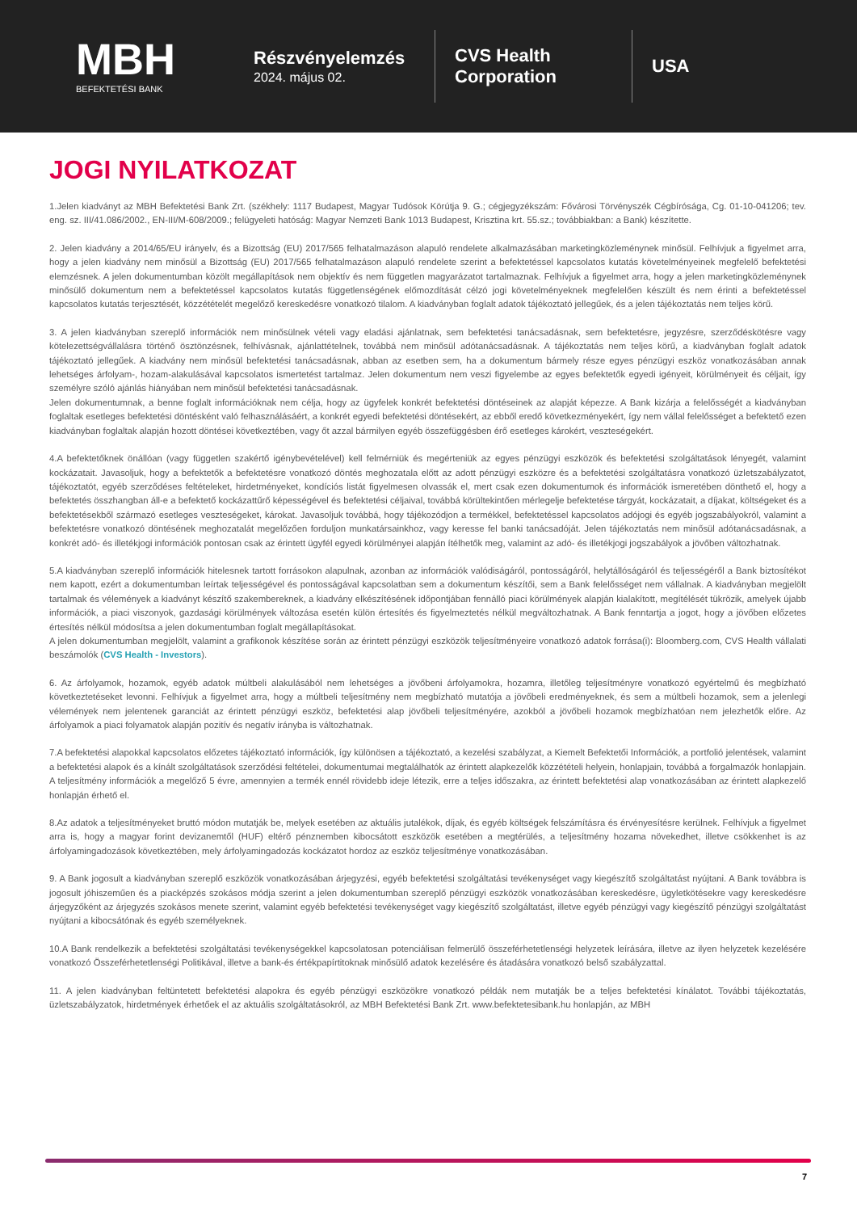MBH
BEFEKTETÉSI BANK
Részvényelemzés
2024. május 02.
CVS Health Corporation
USA
JOGI NYILATKOZAT
1.Jelen kiadványt az MBH Befektetési Bank Zrt. (székhely: 1117 Budapest, Magyar Tudósok Körútja 9. G.; cégjegyzékszám: Fővárosi Törvényszék Cégbírósága, Cg. 01-10-041206; tev. eng. sz. III/41.086/2002., EN-III/M-608/2009.; felügyeleti hatóság: Magyar Nemzeti Bank 1013 Budapest, Krisztina krt. 55.sz.; továbbiakban: a Bank) készítette.
2. Jelen kiadvány a 2014/65/EU irányelv, és a Bizottság (EU) 2017/565 felhatalmazáson alapuló rendelete alkalmazásában marketingközleménynek minősül. Felhívjuk a figyelmet arra, hogy a jelen kiadvány nem minősül a Bizottság (EU) 2017/565 felhatalmazáson alapuló rendelete szerint a befektetéssel kapcsolatos kutatás követelményeinek megfelelő befektetési elemzésnek. A jelen dokumentumban közölt megállapítások nem objektív és nem független magyarázatot tartalmaznak. Felhívjuk a figyelmet arra, hogy a jelen marketingközleménynek minősülő dokumentum nem a befektetéssel kapcsolatos kutatás függetlenségének előmozdítását célzó jogi követelményeknek megfelelően készült és nem érinti a befektetéssel kapcsolatos kutatás terjesztését, közzétételét megelőző kereskedésre vonatkozó tilalom. A kiadványban foglalt adatok tájékoztató jellegűek, és a jelen tájékoztatás nem teljes körű.
3. A jelen kiadványban szereplő információk nem minősülnek vételi vagy eladási ajánlatnak, sem befektetési tanácsadásnak, sem befektetésre, jegyzésre, szerződéskötésre vagy kötelezettségvállalásra történő ösztönzésnek, felhívásnak, ajánlattételnek, továbbá nem minősül adótanácsadásnak. A tájékoztatás nem teljes körű, a kiadványban foglalt adatok tájékoztató jellegűek. A kiadvány nem minősül befektetési tanácsadásnak, abban az esetben sem, ha a dokumentum bármely része egyes pénzügyi eszköz vonatkozásában annak lehetséges árfolyam-, hozam-alakulásával kapcsolatos ismertetést tartalmaz. Jelen dokumentum nem veszi figyelembe az egyes befektetők egyedi igényeit, körülményeit és céljait, így személyre szóló ajánlás hiányában nem minősül befektetési tanácsadásnak.
Jelen dokumentumnak, a benne foglalt információknak nem célja, hogy az ügyfelek konkrét befektetési döntéseinek az alapját képezze. A Bank kizárja a felelősségét a kiadványban foglaltak esetleges befektetési döntésként való felhasználásáért, a konkrét egyedi befektetési döntésekért, az ebből eredő következményekért, így nem vállal felelősséget a befektető ezen kiadványban foglaltak alapján hozott döntései következtében, vagy őt azzal bármilyen egyéb összefüggésben érő esetleges károkért, veszteségekért.
4.A befektetőknek önállóan (vagy független szakértő igénybevételével) kell felmérniük és megérteniük az egyes pénzügyi eszközök és befektetési szolgáltatások lényegét, valamint kockázatait. Javasoljuk, hogy a befektetők a befektetésre vonatkozó döntés meghozatala előtt az adott pénzügyi eszközre és a befektetési szolgáltatásra vonatkozó üzletszabályzatot, tájékoztatót, egyéb szerződéses feltételeket, hirdetményeket, kondíciós listát figyelmesen olvassák el, mert csak ezen dokumentumok és információk ismeretében dönthető el, hogy a befektetés összhangban áll-e a befektető kockázattűrő képességével és befektetési céljaival, továbbá körültekintően mérlegelje befektetése tárgyát, kockázatait, a díjakat, költségeket és a befektetésekből származó esetleges veszteségeket, károkat. Javasoljuk továbbá, hogy tájékozódjon a termékkel, befektetéssel kapcsolatos adójogi és egyéb jogszabályokról, valamint a befektetésre vonatkozó döntésének meghozatalát megelőzően forduljon munkatársainkhoz, vagy keresse fel banki tanácsadóját. Jelen tájékoztatás nem minősül adótanácsadásnak, a konkrét adó- és illetékjogi információk pontosan csak az érintett ügyfél egyedi körülményei alapján ítélhetők meg, valamint az adó- és illetékjogi jogszabályok a jövőben változhatnak.
5.A kiadványban szereplő információk hitelesnek tartott forrásokon alapulnak, azonban az információk valódiságáról, pontosságáról, helytállóságáról és teljességéről a Bank biztosítékot nem kapott, ezért a dokumentumban leírtak teljességével és pontosságával kapcsolatban sem a dokumentum készítői, sem a Bank felelősséget nem vállalnak. A kiadványban megjelölt tartalmak és vélemények a kiadványt készítő szakembereknek, a kiadvány elkészítésének időpontjában fennálló piaci körülmények alapján kialakított, megítélését tükrözik, amelyek újabb információk, a piaci viszonyok, gazdasági körülmények változása esetén külön értesítés és figyelmeztetés nélkül megváltozhatnak. A Bank fenntartja a jogot, hogy a jövőben előzetes értesítés nélkül módosítsa a jelen dokumentumban foglalt megállapításokat.
A jelen dokumentumban megjelölt, valamint a grafikonok készítése során az érintett pénzügyi eszközök teljesítményeire vonatkozó adatok forrása(i): Bloomberg.com, CVS Health vállalati beszámolók (CVS Health - Investors).
6. Az árfolyamok, hozamok, egyéb adatok múltbeli alakulásából nem lehetséges a jövőbeni árfolyamokra, hozamra, illetőleg teljesítményre vonatkozó egyértelmű és megbízható következtetéseket levonni. Felhívjuk a figyelmet arra, hogy a múltbeli teljesítmény nem megbízható mutatója a jövőbeli eredményeknek, és sem a múltbeli hozamok, sem a jelenlegi vélemények nem jelentenek garanciát az érintett pénzügyi eszköz, befektetési alap jövőbeli teljesítményére, azokból a jövőbeli hozamok megbízhatóan nem jelezhetők előre. Az árfolyamok a piaci folyamatok alapján pozitív és negatív irányba is változhatnak.
7.A befektetési alapokkal kapcsolatos előzetes tájékoztató információk, így különösen a tájékoztató, a kezelési szabályzat, a Kiemelt Befektetői Információk, a portfolió jelentések, valamint a befektetési alapok és a kínált szolgáltatások szerződési feltételei, dokumentumai megtalálhatók az érintett alapkezelők közzétételi helyein, honlapjain, továbbá a forgalmazók honlapjain. A teljesítmény információk a megelőző 5 évre, amennyien a termék ennél rövidebb ideje létezik, erre a teljes időszakra, az érintett befektetési alap vonatkozásában az érintett alapkezelő honlapján érhető el.
8.Az adatok a teljesítményeket bruttó módon mutatják be, melyek esetében az aktuális jutalékok, díjak, és egyéb költségek felszámításra és érvényesítésre kerülnek. Felhívjuk a figyelmet arra is, hogy a magyar forint devizanemtől (HUF) eltérő pénznemben kibocsátott eszközök esetében a megtérülés, a teljesítmény hozama növekedhet, illetve csökkenhet is az árfolyamingadozások következtében, mely árfolyamingadozás kockázatot hordoz az eszköz teljesítménye vonatkozásában.
9. A Bank jogosult a kiadványban szereplő eszközök vonatkozásában árjegyzési, egyéb befektetési szolgáltatási tevékenységet vagy kiegészítő szolgáltatást nyújtani. A Bank továbbra is jogosult jóhiszeműen és a piacképzés szokásos módja szerint a jelen dokumentumban szereplő pénzügyi eszközök vonatkozásában kereskedésre, ügyletkötésekre vagy kereskedésre árjegyzőként az árjegyzés szokásos menete szerint, valamint egyéb befektetési tevékenységet vagy kiegészítő szolgáltatást, illetve egyéb pénzügyi vagy kiegészítő pénzügyi szolgáltatást nyújtani a kibocsátónak és egyéb személyeknek.
10.A Bank rendelkezik a befektetési szolgáltatási tevékenységekkel kapcsolatosan potenciálisan felmerülő összeférhetetlenségi helyzetek leírására, illetve az ilyen helyzetek kezelésére vonatkozó Összeférhetetlenségi Politikával, illetve a bank-és értékpapírtitoknak minősülő adatok kezelésére és átadására vonatkozó belső szabályzattal.
11. A jelen kiadványban feltüntetett befektetési alapokra és egyéb pénzügyi eszközökre vonatkozó példák nem mutatják be a teljes befektetési kínálatot. További tájékoztatás, üzletszabályzatok, hirdetmények érhetőek el az aktuális szolgáltatásokról, az MBH Befektetési Bank Zrt. www.befektetesibank.hu honlapján, az MBH
7